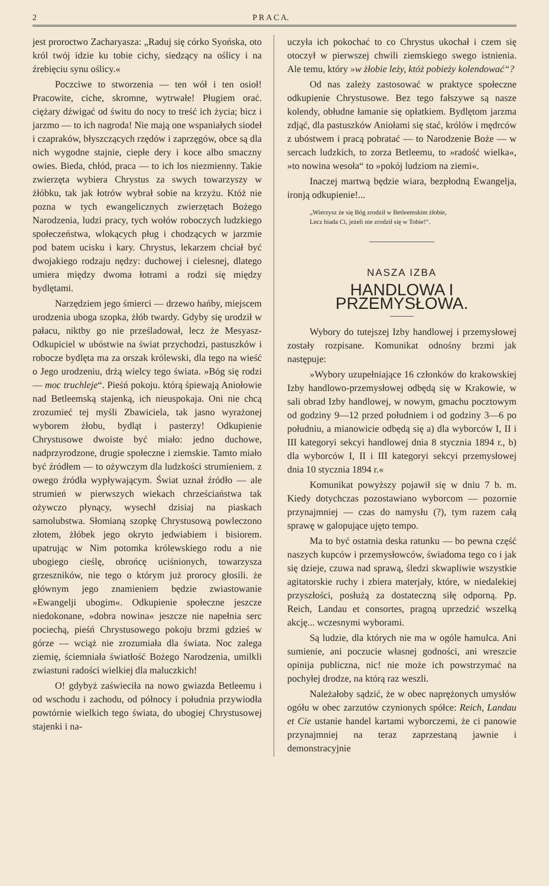2 P R A C A.
jest proroctwo Zacharyasza: „Raduj się córko Syońska, oto król twój idzie ku tobie cichy, siedzący na oślicy i na źrebięciu synu oślicy.«
Poczciwe to stworzenia — ten wół i ten osioł! Pracowite, ciche, skromne, wytrwałe! Pługiem orać. ciężary dźwigać od świtu do nocy to treść ich życia; bicz i jarzmo — to ich nagroda! Nie mają one wspaniałych siodeł i czapraków, błyszczących rzędów i zaprzęgów, obce są dla nich wygodne stajnie, ciepłe dery i koce albo smaczny owies. Bieda, chłód, praca — to ich los niezmienny. Takie zwierzęta wybiera Chrystus za swych towarzyszy w żłóbku, tak jak łotrów wybrał sobie na krzyżu. Któż nie pozna w tych ewangelicznych zwierzętach Bożego Narodzenia, ludzi pracy, tych wołów roboczych ludzkiego społeczeństwa, wlokących pług i chodzących w jarzmie pod batem ucisku i kary. Chrystus, lekarzem chciał być dwojakiego rodzaju nędzy: duchowej i cielesnej, dlatego umiera między dwoma łotrami a rodzi się między bydlętami.
Narzędziem jego śmierci — drzewo hańby, miejscem urodzenia uboga szopka, żłób twardy. Gdyby się urodził w pałacu, niktby go nie prześladował, lecz że Mesyasz-Odkupiciel w ubóstwie na świat przychodzi, pastuszków i robocze bydlęta ma za orszak królewski, dla tego na wieść o Jego urodzeniu, drżą wielcy tego świata. »Bóg się rodzi — moc truchleje“. Pieśń pokoju. którą śpiewają Aniołowie nad Betleemską stajenką, ich nieuspokaja. Oni nie chcą zrozumieć tej myśli Zbawiciela, tak jasno wyrażonej wyborem żłobu, bydląt i pasterzy! Odkupienie Chrystusowe dwoiste być miało: jedno duchowe, nadprzyrodzone, drugie społeczne i ziemskie. Tamto miało być źródłem — to ożywczym dla ludzkości strumieniem. z owego źródła wypływającym. Świat uznał źródło — ale strumień w pierwszych wiekach chrześciaństwa tak ożywczo płynący, wysechł dzisiaj na piaskach samolubstwa. Słomianą szopkę Chrystusową powleczono złotem, żłóbek jego okryto jedwiabiem i bisiorem. upatrując w Nim potomka królewskiego rodu a nie ubogiego cieślę, obrońcę uciśnionych, towarzysza grzeszników, nie tego o którym już prorocy głosili. że głównym jego znamieniem będzie zwiastowanie »Ewangelji ubogim«. Odkupienie społeczne jeszcze niedokonane, »dobra nowina« jeszcze nie napełnia serc pociechą, pieśń Chrystusowego pokoju brzmi gdzieś w górze — wciąż nie zrozumiała dla świata. Noc zalega ziemię, ściemniała światłość Bożego Narodzenia, umilkli zwiastuni radości wielkiej dla maluczkich!
O! gdybyż zaświeciła na nowo gwiazda Betleemu i od wschodu i zachodu, od północy i południa przywiodła powtórnie wielkich tego świata, do ubogiej Chrystusowej stajenki i na-
uczyła ich pokochać to co Chrystus ukochał i czem się otoczył w pierwszej chwili ziemskiego swego istnienia. Ale temu, który »w żłobie leży, któż pobieży kolendować“?
Od nas zależy zastosować w praktyce społeczne odkupienie Chrystusowe. Bez tego fałszywe są nasze kolendy, obłudne łamanie się opłatkiem. Bydlętom jarzma zdjąć, dla pastuszków Aniołami się stać, królów i mędrców z ubóstwem i pracą pobratać — to Narodzenie Boże — w sercach ludzkich, to zorza Betleemu, to »radość wielka«, »to nowina wesoła“ to »pokój ludziom na ziemi«.
Inaczej martwą będzie wiara, bezpłodną Ewangelja, ironją odkupienie!...
„Wierzysz że się Bóg zrodził w Betleemskim żłobie,
Lecz biada Ci, jeżeli nie zrodził się w Tobie!“.
NASZA IZBA
HANDLOWA I PRZEMYSŁOWA.
Wybory do tutejszej Izby handlowej i przemysłowej zostały rozpisane. Komunikat odnośny brzmi jak następuje:
»Wybory uzupełniające 16 członków do krakowskiej Izby handlowo-przemysłowej odbędą się w Krakowie, w sali obrad Izby handlowej, w nowym, gmachu pocztowym od godziny 9—12 przed południem i od godziny 3—6 po południu, a mianowicie odbędą się a) dla wyborców I, II i III kategoryi sekcyi handlowej dnia 8 stycznia 1894 r., b) dla wyborców I, II i III kategoryi sekcyi przemysłowej dnia 10 stycznia 1894 r.«
Komunikat powyższy pojawił się w dniu 7 b. m. Kiedy dotychczas pozostawiano wyborcom — pozornie przynajmniej — czas do namysłu (?), tym razem całą sprawę w galopujące ujęto tempo.
Ma to być ostatnia deska ratunku — bo pewna część naszych kupców i przemysłowców, świadoma tego co i jak się dzieje, czuwa nad sprawą, śledzi skwapliwie wszystkie agitatorskie ruchy i zbiera materjały, które, w niedalekiej przyszłości, posłużą za dostateczną siłę odporną. Pp. Reich, Landau et consortes, pragną uprzedzić wszelką akcję... wczesnymi wyborami.
Są ludzie, dla których nie ma w ogóle hamulca. Ani sumienie, ani poczucie własnej godności, ani wreszcie opinija publiczna, nic! nie może ich powstrzymać na pochyłej drodze, na którą raz weszli.
Należałoby sądzić, że w obec naprężonych umysłów ogółu w obec zarzutów czynionych spółce: Reich, Landau et Cie ustanie handel kartami wyborczemi, że ci panowie przynajmniej na teraz zaprzestaną jawnie i demonstracyjnie